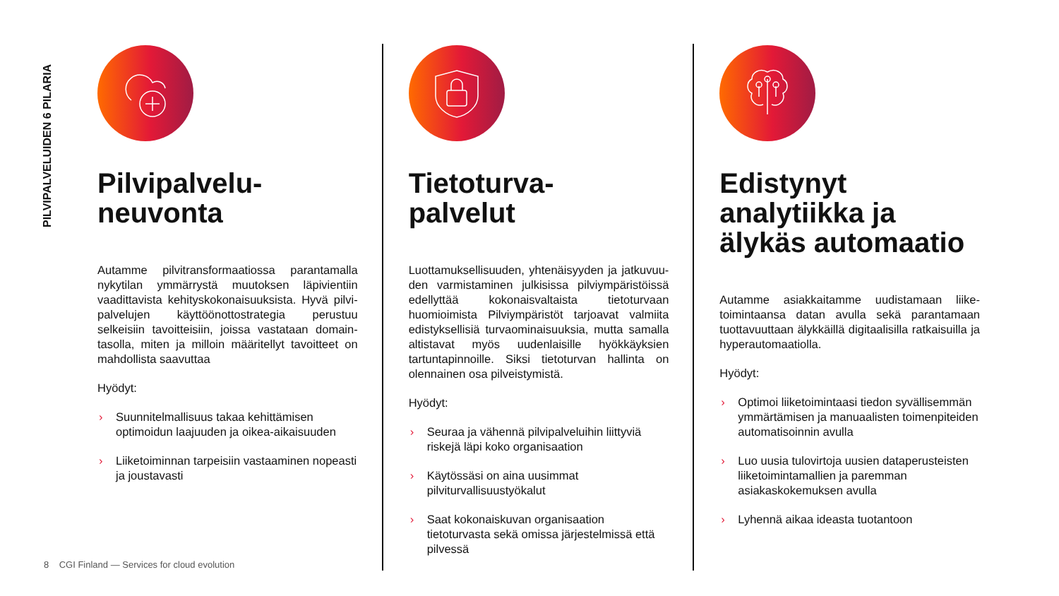PILVIPALVELUIDEN 6 PILARIA
Pilvipalvelu-
neuvonta
Autamme pilvitransformaatiossa parantamalla nykytilan ymmärrystä muutoksen läpivientiin vaadittavista kehityskokonaisuuksista. Hyvä pilvi­palvelujen käyttöönottostrategia perustuu selkeisiin tavoitteisiin, joissa vastataan domain­tasolla, miten ja milloin määritellyt tavoitteet on mahdollista saavuttaa
Hyödyt:
› Suunnitelmallisuus takaa kehittämisen optimoidun laajuuden ja oikea-aikaisuuden
› Liiketoiminnan tarpeisiin vastaaminen nopeasti ja joustavasti
Tietoturva-
palvelut
Luottamuksellisuuden, yhtenäisyyden ja jatkuvuu­den varmistaminen julkisissa pilviympäristöissä edellyttää kokonaisvaltaista tietoturvaan huomioimista Pilviympäristöt tarjoavat valmiita edistyksellisiä turvaominaisuuksia, mutta samalla altistavat myös uudenlaisille hyökkäyksien tartuntapinnoille. Siksi tietoturvan hallinta on olennainen osa pilveistymistä.
Hyödyt:
› Seuraa ja vähennä pilvipalveluihin liittyviä riskejä läpi koko organisaation
› Käytössäsi on aina uusimmat pilviturvallisuustyökalut
› Saat kokonaiskuvan organisaation tietoturvasta sekä omissa järjestelmissä että pilvessä
Edistynyt analytiikka ja älykäs automaatio
Autamme asiakkaitamme uudistamaan liike­toimintaansa datan avulla sekä parantamaan tuottavuuttaan älykkäillä digitaalisilla ratkaisuilla ja hyperautomaatiolla.
Hyödyt:
› Optimoi liiketoimintaasi tiedon syvällisemmän ymmärtämisen ja manuaalisten toimenpiteiden automatisoinnin avulla
› Luo uusia tulovirtoja uusien dataperusteisten liiketoimintamallien ja paremman asiakaskokemuksen avulla
› Lyhennä aikaa ideasta tuotantoon
8 CGI Finland — Services for cloud evolution